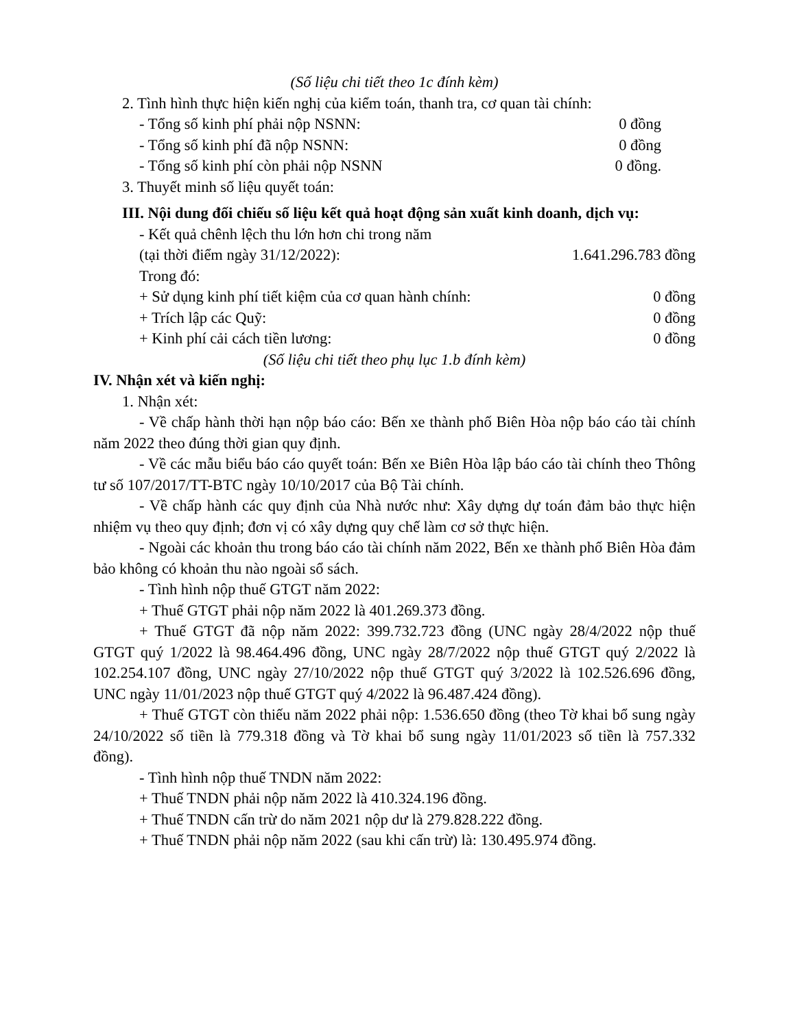(Số liệu chi tiết theo 1c đính kèm)
2. Tình hình thực hiện kiến nghị của kiểm toán, thanh tra, cơ quan tài chính:
- Tổng số kinh phí phải nộp NSNN: 0 đồng
- Tổng số kinh phí đã nộp NSNN: 0 đồng
- Tổng số kinh phí còn phải nộp NSNN 0 đồng.
3. Thuyết minh số liệu quyết toán:
III. Nội dung đối chiếu số liệu kết quả hoạt động sản xuất kinh doanh, dịch vụ:
- Kết quả chênh lệch thu lớn hơn chi trong năm
(tại thời điểm ngày 31/12/2022): 1.641.296.783 đồng
Trong đó:
+ Sử dụng kinh phí tiết kiệm của cơ quan hành chính: 0 đồng
+ Trích lập các Quỹ: 0 đồng
+ Kinh phí cải cách tiền lương: 0 đồng
(Số liệu chi tiết theo phụ lục 1.b đính kèm)
IV. Nhận xét và kiến nghị:
1. Nhận xét:
- Về chấp hành thời hạn nộp báo cáo: Bến xe thành phố Biên Hòa nộp báo cáo tài chính năm 2022 theo đúng thời gian quy định.
- Về các mẫu biểu báo cáo quyết toán: Bến xe Biên Hòa lập báo cáo tài chính theo Thông tư số 107/2017/TT-BTC ngày 10/10/2017 của Bộ Tài chính.
- Về chấp hành các quy định của Nhà nước như: Xây dựng dự toán đảm bảo thực hiện nhiệm vụ theo quy định; đơn vị có xây dựng quy chế làm cơ sở thực hiện.
- Ngoài các khoản thu trong báo cáo tài chính năm 2022, Bến xe thành phố Biên Hòa đảm bảo không có khoản thu nào ngoài sổ sách.
- Tình hình nộp thuế GTGT năm 2022:
+ Thuế GTGT phải nộp năm 2022 là 401.269.373 đồng.
+ Thuế GTGT đã nộp năm 2022: 399.732.723 đồng (UNC ngày 28/4/2022 nộp thuế GTGT quý 1/2022 là 98.464.496 đồng, UNC ngày 28/7/2022 nộp thuế GTGT quý 2/2022 là 102.254.107 đồng, UNC ngày 27/10/2022 nộp thuế GTGT quý 3/2022 là 102.526.696 đồng, UNC ngày 11/01/2023 nộp thuế GTGT quý 4/2022 là 96.487.424 đồng).
+ Thuế GTGT còn thiếu năm 2022 phải nộp: 1.536.650 đồng (theo Tờ khai bổ sung ngày 24/10/2022 số tiền là 779.318 đồng và Tờ khai bổ sung ngày 11/01/2023 số tiền là 757.332 đồng).
- Tình hình nộp thuế TNDN năm 2022:
+ Thuế TNDN phải nộp năm 2022 là 410.324.196 đồng.
+ Thuế TNDN cấn trừ do năm 2021 nộp dư là 279.828.222 đồng.
+ Thuế TNDN phải nộp năm 2022 (sau khi cấn trừ) là: 130.495.974 đồng.